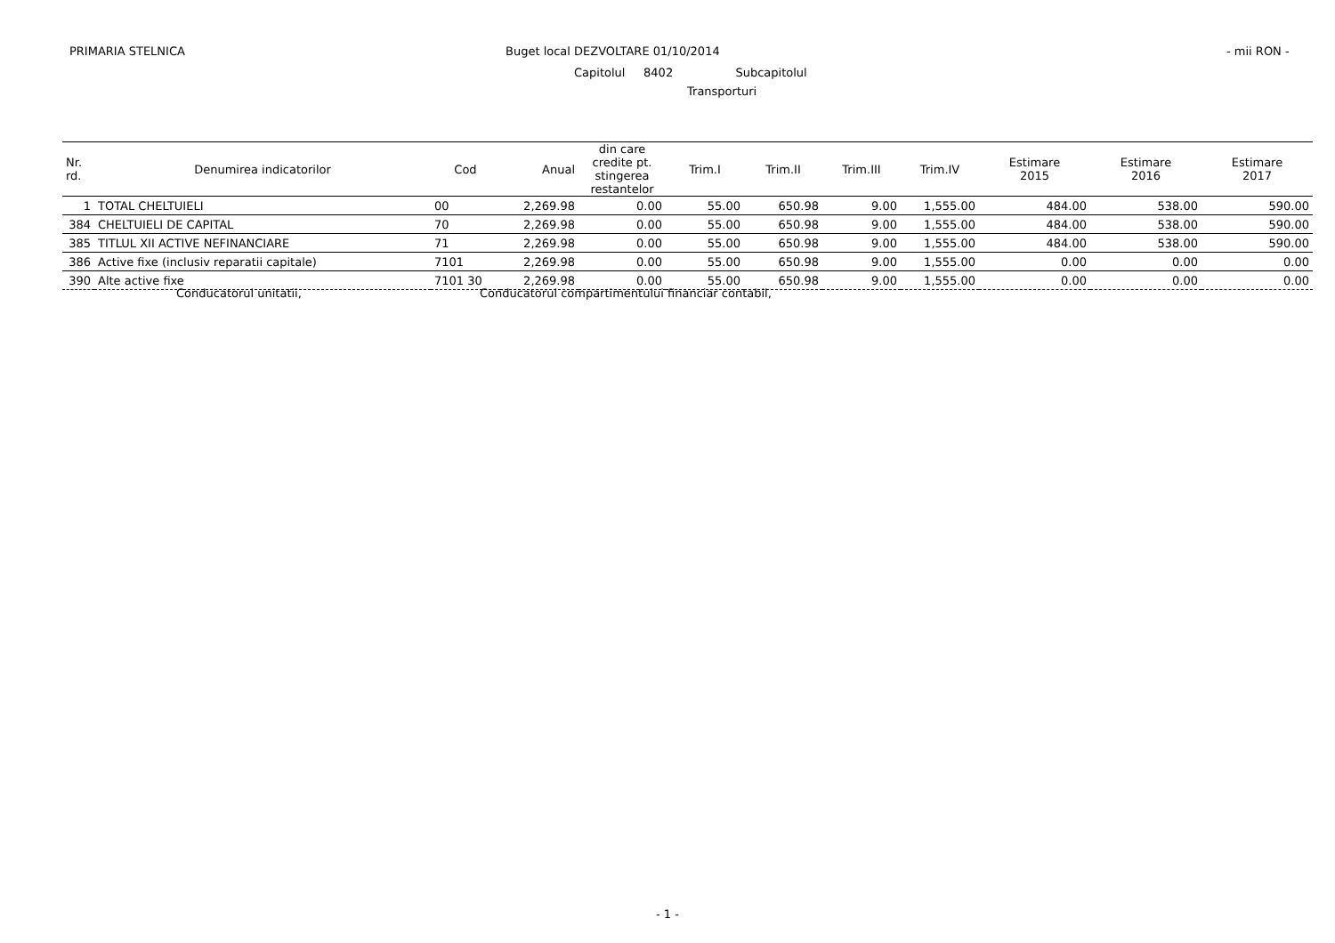PRIMARIA STELNICA Buget local DEZVOLTARE 01/10/2014 - mii RON -
Capitolul 8402 Subcapitolul
Transporturi
| Nr. rd. | Denumirea indicatorilor | Cod | Anual | din care credite pt. stingerea restantelor | Trim.I | Trim.II | Trim.III | Trim.IV | Estimare 2015 | Estimare 2016 | Estimare 2017 |
| --- | --- | --- | --- | --- | --- | --- | --- | --- | --- | --- | --- |
| 1 | TOTAL CHELTUIELI | 00 | 2,269.98 | 0.00 | 55.00 | 650.98 | 9.00 | 1,555.00 | 484.00 | 538.00 | 590.00 |
| 384 | CHELTUIELI DE CAPITAL | 70 | 2,269.98 | 0.00 | 55.00 | 650.98 | 9.00 | 1,555.00 | 484.00 | 538.00 | 590.00 |
| 385 | TITLUL XII ACTIVE NEFINANCIARE | 71 | 2,269.98 | 0.00 | 55.00 | 650.98 | 9.00 | 1,555.00 | 484.00 | 538.00 | 590.00 |
| 386 | Active fixe (inclusiv reparatii capitale) | 7101 | 2,269.98 | 0.00 | 55.00 | 650.98 | 9.00 | 1,555.00 | 0.00 | 0.00 | 0.00 |
| 390 | Alte active fixe | 7101 30 | 2,269.98 | 0.00 | 55.00 | 650.98 | 9.00 | 1,555.00 | 0.00 | 0.00 | 0.00 |
Conducatorul unitatii, Conducatorul compartimentului financiar contabil,
- 1 -